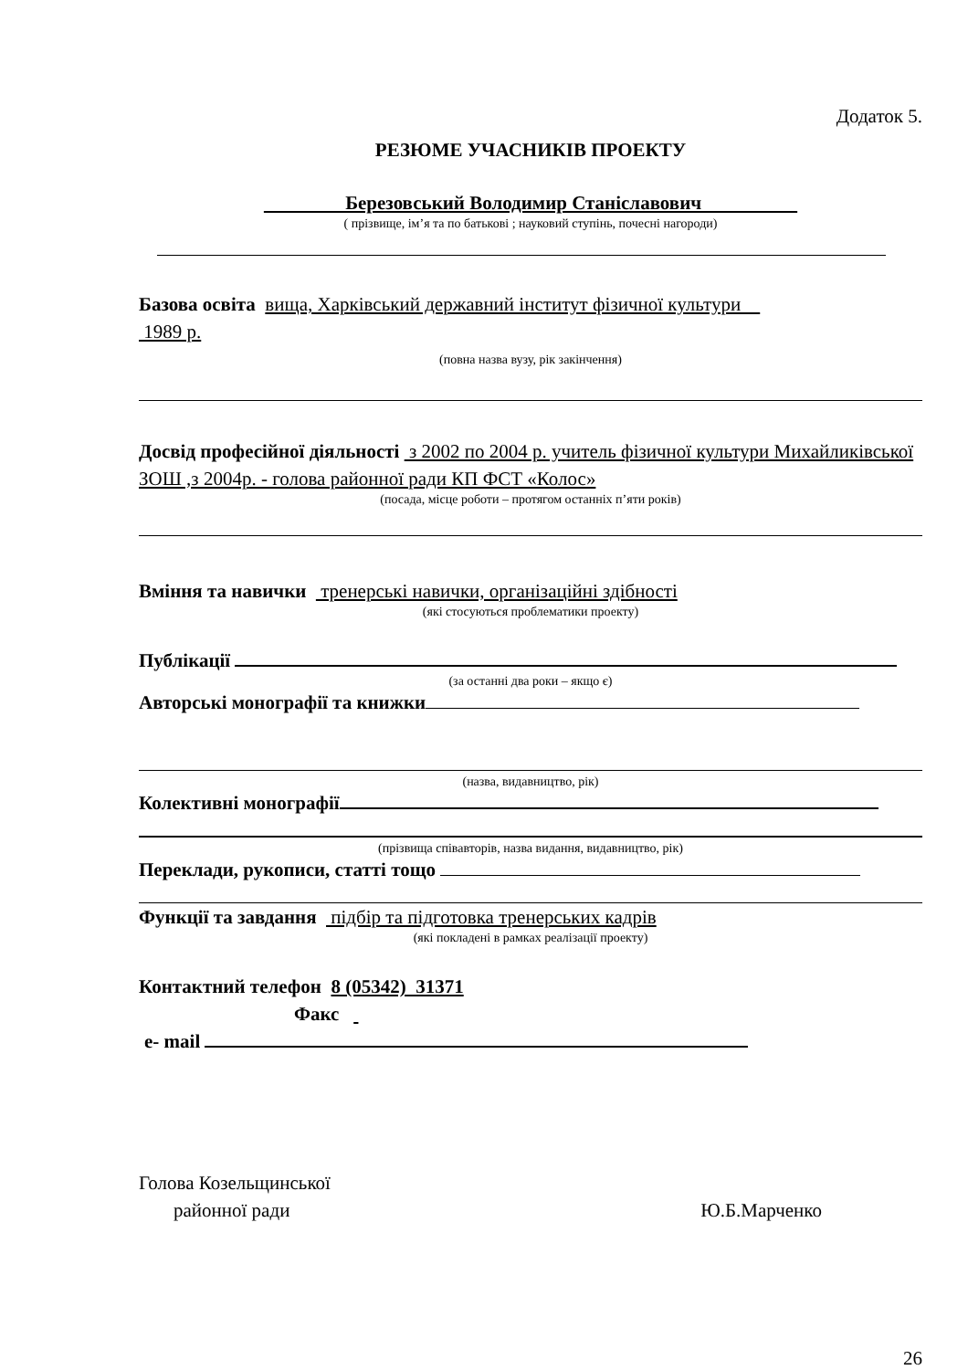Додаток 5.
РЕЗЮМЕ УЧАСНИКІВ ПРОЕКТУ
Березовський Володимир Станіславович
( прізвище, ім’я та по батькові ; науковий ступінь, почесні нагороди)
Базова освіта вища, Харківський державний інститут фізичної культури
1989 р.
(повна назва вузу, рік закінчення)
Досвід професійної діяльності з 2002 по 2004 р. учитель фізичної культури Михайликівської ЗОШ ,з 2004р. - голова районної ради КП ФСТ «Колос»
(посада, місце роботи – протягом останніх п’яти років)
Вміння та навички тренерські навички, організаційні здібності
(які стосуються проблематики проекту)
Публікації
(за останні два роки – якщо є)
Авторські монографії та книжки
(назва, видавництво, рік)
Колективні монографії
(прізвища співавторів, назва видання, видавництво, рік)
Переклади, рукописи, статті тощо
Функції та завдання підбір та підготовка тренерських кадрів
(які покладені в рамках реалізації проекту)
Контактний телефон 8 (05342) 31371
Факс
e- mail
Голова Козельщинської
районної ради Ю.Б.Марченко
26